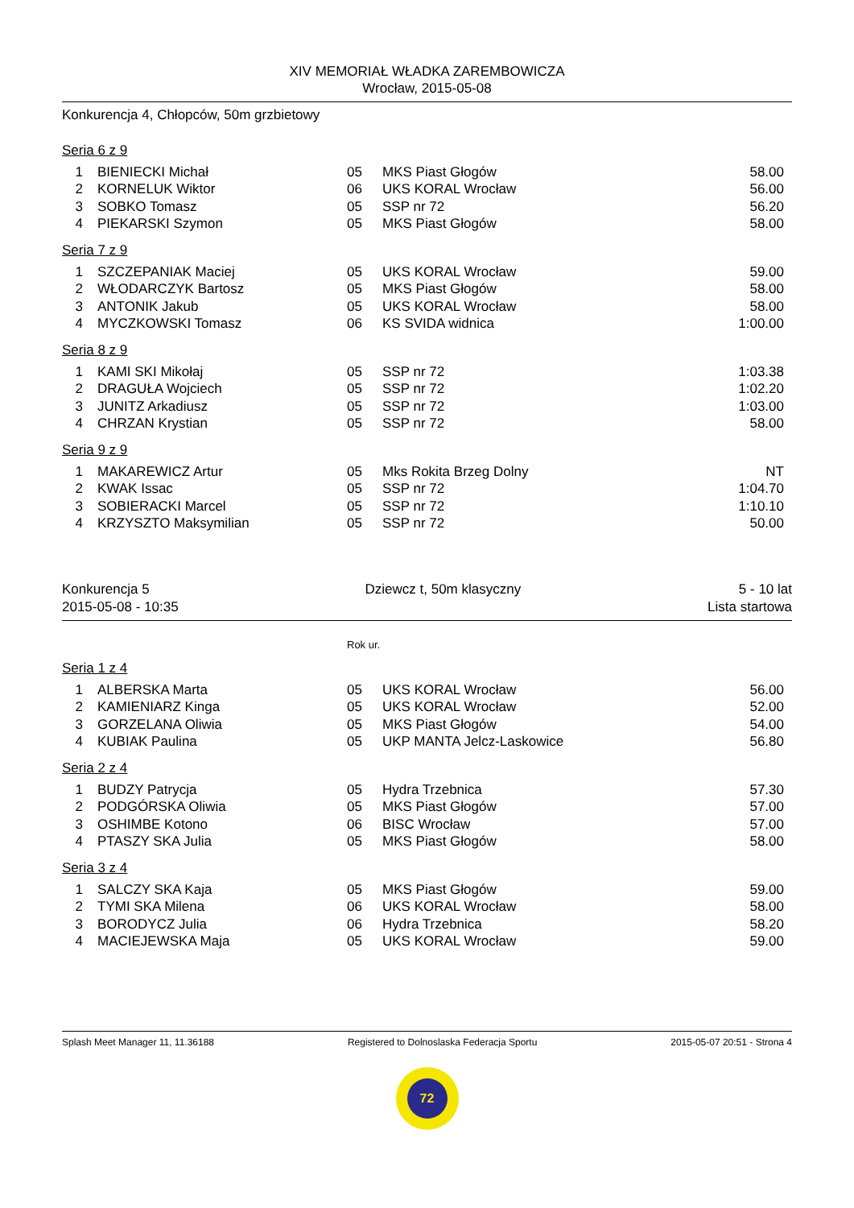XIV MEMORIAŁ WŁADKA ZAREMBOWICZA
Wrocław, 2015-05-08
Konkurencja 4, Chłopców, 50m grzbietowy
Seria 6 z 9
| 1 | BIENIECKI Michał | 05 | MKS Piast Głogów | 58.00 |
| 2 | KORNELUK Wiktor | 06 | UKS KORAL Wrocław | 56.00 |
| 3 | SOBKO Tomasz | 05 | SSP nr 72 | 56.20 |
| 4 | PIEKARSKI Szymon | 05 | MKS Piast Głogów | 58.00 |
Seria 7 z 9
| 1 | SZCZEPANIAK Maciej | 05 | UKS KORAL Wrocław | 59.00 |
| 2 | WŁODARCZYK Bartosz | 05 | MKS Piast Głogów | 58.00 |
| 3 | ANTONIK Jakub | 05 | UKS KORAL Wrocław | 58.00 |
| 4 | MYCZKOWSKI Tomasz | 06 | KS SVIDA widnica | 1:00.00 |
Seria 8 z 9
| 1 | KAMI SKI Mikołaj | 05 | SSP nr 72 | 1:03.38 |
| 2 | DRAGUŁA Wojciech | 05 | SSP nr 72 | 1:02.20 |
| 3 | JUNITZ Arkadiusz | 05 | SSP nr 72 | 1:03.00 |
| 4 | CHRZAN Krystian | 05 | SSP nr 72 | 58.00 |
Seria 9 z 9
| 1 | MAKAREWICZ Artur | 05 | Mks Rokita Brzeg Dolny | NT |
| 2 | KWAK Issac | 05 | SSP nr 72 | 1:04.70 |
| 3 | SOBIERACKI Marcel | 05 | SSP nr 72 | 1:10.10 |
| 4 | KRZYSZTO Maksymilian | 05 | SSP nr 72 | 50.00 |
Konkurencja 5
2015-05-08 - 10:35
Dziewcz t, 50m klasyczny 5 - 10 lat
Lista startowa
Rok ur.
Seria 1 z 4
| 1 | ALBERSKA Marta | 05 | UKS KORAL Wrocław | 56.00 |
| 2 | KAMIENIARZ Kinga | 05 | UKS KORAL Wrocław | 52.00 |
| 3 | GORZELANA Oliwia | 05 | MKS Piast Głogów | 54.00 |
| 4 | KUBIAK Paulina | 05 | UKP MANTA Jelcz-Laskowice | 56.80 |
Seria 2 z 4
| 1 | BUDZY Patrycja | 05 | Hydra Trzebnica | 57.30 |
| 2 | PODGÓRSKA Oliwia | 05 | MKS Piast Głogów | 57.00 |
| 3 | OSHIMBE Kotono | 06 | BISC Wrocław | 57.00 |
| 4 | PTASZY SKA Julia | 05 | MKS Piast Głogów | 58.00 |
Seria 3 z 4
| 1 | SALCZY SKA Kaja | 05 | MKS Piast Głogów | 59.00 |
| 2 | TYMI SKA Milena | 06 | UKS KORAL Wrocław | 58.00 |
| 3 | BORODYCZ Julia | 06 | Hydra Trzebnica | 58.20 |
| 4 | MACIEJEWSKA Maja | 05 | UKS KORAL Wrocław | 59.00 |
Splash Meet Manager 11, 11.36188
Registered to Dolnoslaska Federacja Sportu
2015-05-07 20:51 - Strona 4
72